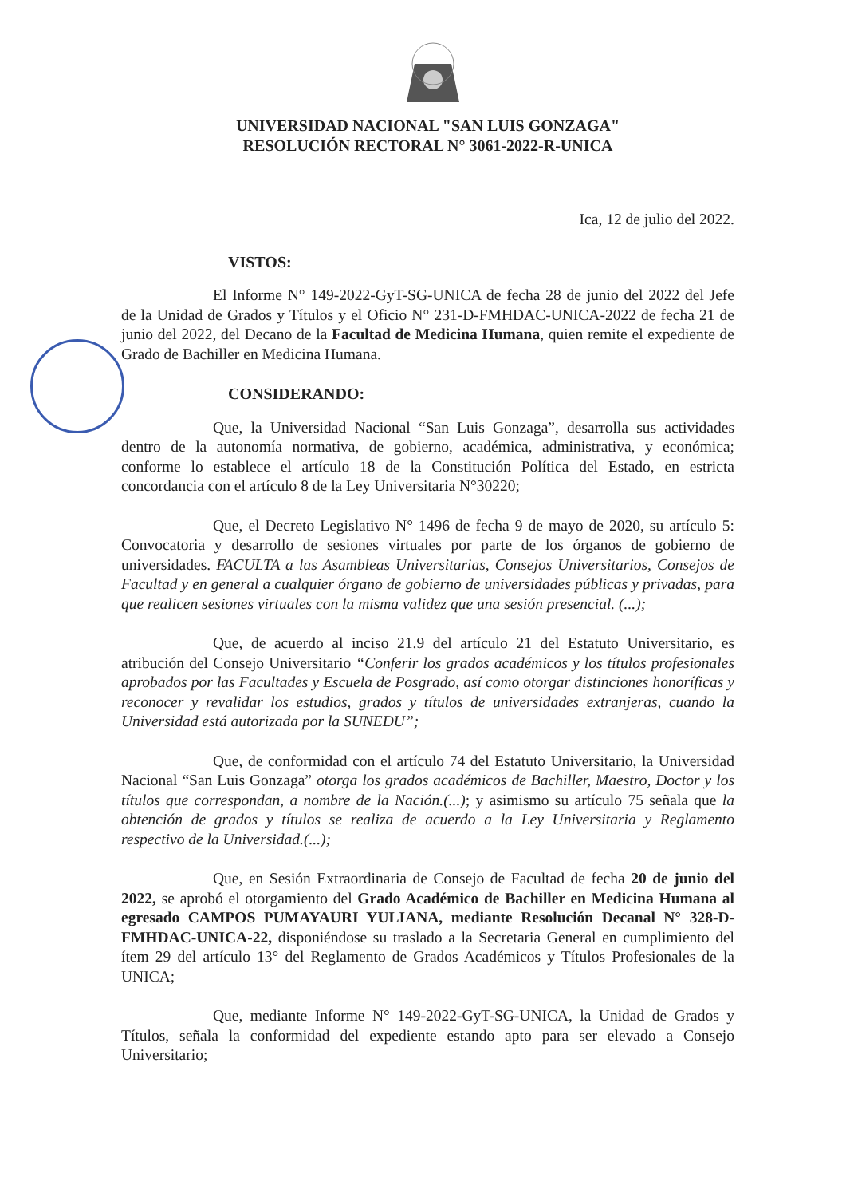UNIVERSIDAD NACIONAL "SAN LUIS GONZAGA"
RESOLUCIÓN RECTORAL N° 3061-2022-R-UNICA
Ica, 12 de julio del 2022.
VISTOS:
El Informe N° 149-2022-GyT-SG-UNICA de fecha 28 de junio del 2022 del Jefe de la Unidad de Grados y Títulos y el Oficio N° 231-D-FMHDAC-UNICA-2022 de fecha 21 de junio del 2022, del Decano de la Facultad de Medicina Humana, quien remite el expediente de Grado de Bachiller en Medicina Humana.
CONSIDERANDO:
Que, la Universidad Nacional “San Luis Gonzaga”, desarrolla sus actividades dentro de la autonomía normativa, de gobierno, académica, administrativa, y económica; conforme lo establece el artículo 18 de la Constitución Política del Estado, en estricta concordancia con el artículo 8 de la Ley Universitaria N°30220;
Que, el Decreto Legislativo N° 1496 de fecha 9 de mayo de 2020, su artículo 5: Convocatoria y desarrollo de sesiones virtuales por parte de los órganos de gobierno de universidades. FACULTA a las Asambleas Universitarias, Consejos Universitarios, Consejos de Facultad y en general a cualquier órgano de gobierno de universidades públicas y privadas, para que realicen sesiones virtuales con la misma validez que una sesión presencial. (...);
Que, de acuerdo al inciso 21.9 del artículo 21 del Estatuto Universitario, es atribución del Consejo Universitario “Conferir los grados académicos y los títulos profesionales aprobados por las Facultades y Escuela de Posgrado, así como otorgar distinciones honoríficas y reconocer y revalidar los estudios, grados y títulos de universidades extranjeras, cuando la Universidad está autorizada por la SUNEDU”;
Que, de conformidad con el artículo 74 del Estatuto Universitario, la Universidad Nacional “San Luis Gonzaga” otorga los grados académicos de Bachiller, Maestro, Doctor y los títulos que correspondan, a nombre de la Nación.(...); y asimismo su artículo 75 señala que la obtención de grados y títulos se realiza de acuerdo a la Ley Universitaria y Reglamento respectivo de la Universidad.(...);
Que, en Sesión Extraordinaria de Consejo de Facultad de fecha 20 de junio del 2022, se aprobó el otorgamiento del Grado Académico de Bachiller en Medicina Humana al egresado CAMPOS PUMAYAURI YULIANA, mediante Resolución Decanal N° 328-D-FMHDAC-UNICA-22, disponiéndose su traslado a la Secretaria General en cumplimiento del ítem 29 del artículo 13° del Reglamento de Grados Académicos y Títulos Profesionales de la UNICA;
Que, mediante Informe N° 149-2022-GyT-SG-UNICA, la Unidad de Grados y Títulos, señala la conformidad del expediente estando apto para ser elevado a Consejo Universitario;